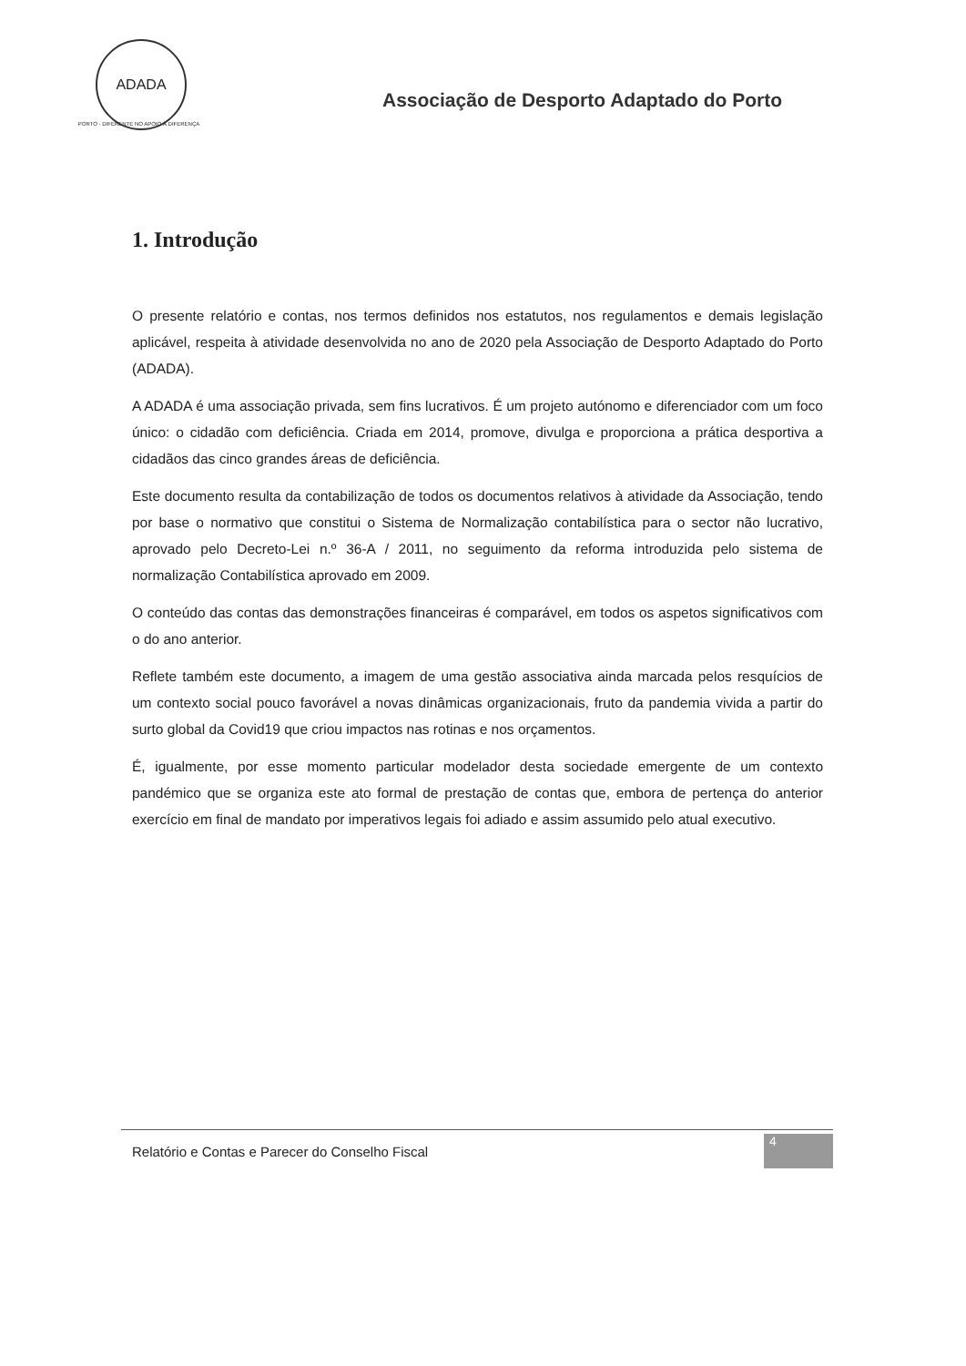ADADA
PORTO · DIFERENTE NO APOIO À DIFERENÇA
Associação de Desporto Adaptado do Porto
1. Introdução
O presente relatório e contas, nos termos definidos nos estatutos, nos regulamentos e demais legislação aplicável, respeita à atividade desenvolvida no ano de 2020 pela Associação de Desporto Adaptado do Porto (ADADA).
A ADADA é uma associação privada, sem fins lucrativos. É um projeto autónomo e diferenciador com um foco único: o cidadão com deficiência. Criada em 2014, promove, divulga e proporciona a prática desportiva a cidadãos das cinco grandes áreas de deficiência.
Este documento resulta da contabilização de todos os documentos relativos à atividade da Associação, tendo por base o normativo que constitui o Sistema de Normalização contabilística para o sector não lucrativo, aprovado pelo Decreto-Lei n.º 36-A / 2011, no seguimento da reforma introduzida pelo sistema de normalização Contabilística aprovado em 2009.
O conteúdo das contas das demonstrações financeiras é comparável, em todos os aspetos significativos com o do ano anterior.
Reflete também este documento, a imagem de uma gestão associativa ainda marcada pelos resquícios de um contexto social pouco favorável a novas dinâmicas organizacionais, fruto da pandemia vivida a partir do surto global da Covid19 que criou impactos nas rotinas e nos orçamentos.
É, igualmente, por esse momento particular modelador desta sociedade emergente de um contexto pandémico que se organiza este ato formal de prestação de contas que, embora de pertença do anterior exercício em final de mandato por imperativos legais foi adiado e assim assumido pelo atual executivo.
Relatório e Contas e Parecer do Conselho Fiscal
4